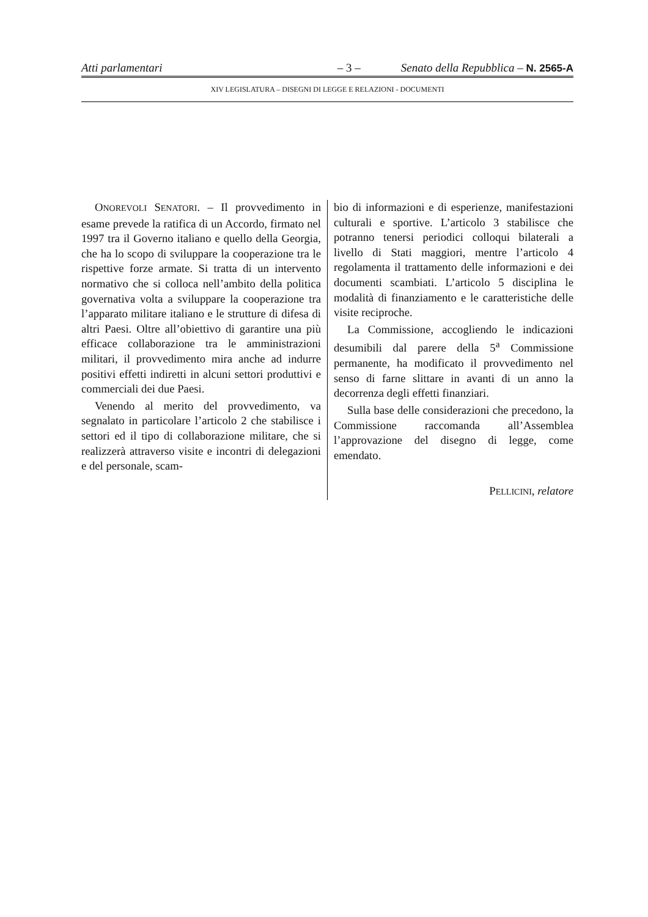Atti parlamentari – 3 – Senato della Repubblica – N. 2565-A
XIV LEGISLATURA – DISEGNI DI LEGGE E RELAZIONI - DOCUMENTI
ONOREVOLI SENATORI. – Il provvedimento in esame prevede la ratifica di un Accordo, firmato nel 1997 tra il Governo italiano e quello della Georgia, che ha lo scopo di sviluppare la cooperazione tra le rispettive forze armate. Si tratta di un intervento normativo che si colloca nell’ambito della politica governativa volta a sviluppare la cooperazione tra l’apparato militare italiano e le strutture di difesa di altri Paesi. Oltre all’obiettivo di garantire una più efficace collaborazione tra le amministrazioni militari, il provvedimento mira anche ad indurre positivi effetti indiretti in alcuni settori produttivi e commerciali dei due Paesi.
Venendo al merito del provvedimento, va segnalato in particolare l’articolo 2 che stabilisce i settori ed il tipo di collaborazione militare, che si realizzerà attraverso visite e incontri di delegazioni e del personale, scam-
bio di informazioni e di esperienze, manifestazioni culturali e sportive. L’articolo 3 stabilisce che potranno tenersi periodici colloqui bilaterali a livello di Stati maggiori, mentre l’articolo 4 regolamenta il trattamento delle informazioni e dei documenti scambiati. L’articolo 5 disciplina le modalità di finanziamento e le caratteristiche delle visite reciproche.
La Commissione, accogliendo le indicazioni desumibili dal parere della 5<sup>a</sup> Commissione permanente, ha modificato il provvedimento nel senso di farne slittare in avanti di un anno la decorrenza degli effetti finanziari.
Sulla base delle considerazioni che precedono, la Commissione raccomanda all’Assemblea l’approvazione del disegno di legge, come emendato.
PELLICINI, relatore